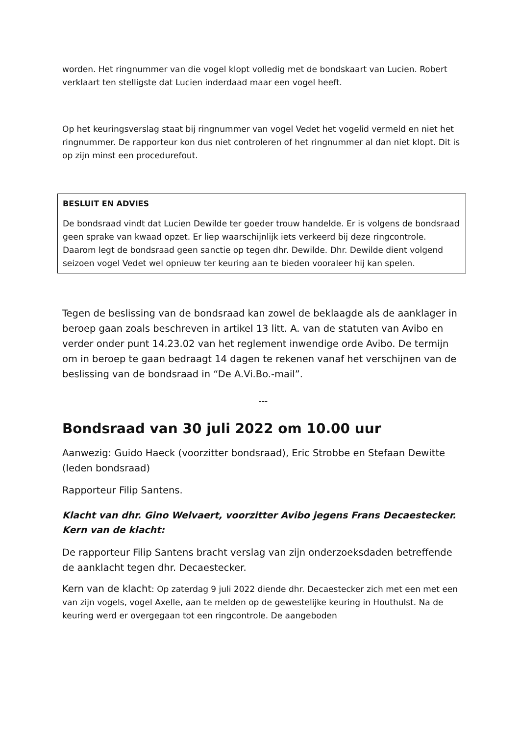worden. Het ringnummer van die vogel klopt volledig met de bondskaart van Lucien. Robert verklaart ten stelligste dat Lucien inderdaad maar een vogel heeft.
Op het keuringsverslag staat bij ringnummer van vogel Vedet het vogelid vermeld en niet het ringnummer. De rapporteur kon dus niet controleren of het ringnummer al dan niet klopt. Dit is op zijn minst een procedurefout.
BESLUIT EN ADVIES
De bondsraad vindt dat Lucien Dewilde ter goeder trouw handelde. Er is volgens de bondsraad geen sprake van kwaad opzet. Er liep waarschijnlijk iets verkeerd bij deze ringcontrole. Daarom legt de bondsraad geen sanctie op tegen dhr. Dewilde. Dhr. Dewilde dient volgend seizoen vogel Vedet wel opnieuw ter keuring aan te bieden vooraleer hij kan spelen.
Tegen de beslissing van de bondsraad kan zowel de beklaagde als de aanklager in beroep gaan zoals beschreven in artikel 13 litt. A. van de statuten van Avibo en verder onder punt 14.23.02 van het reglement inwendige orde Avibo. De termijn om in beroep te gaan bedraagt 14 dagen te rekenen vanaf het verschijnen van de beslissing van de bondsraad in “De A.Vi.Bo.-mail”.
---
Bondsraad van 30 juli 2022 om 10.00 uur
Aanwezig: Guido Haeck (voorzitter bondsraad), Eric Strobbe en Stefaan Dewitte (leden bondsraad)
Rapporteur Filip Santens.
Klacht van dhr. Gino Welvaert, voorzitter Avibo jegens Frans Decaestecker. Kern van de klacht:
De rapporteur Filip Santens bracht verslag van zijn onderzoeksdaden betreffende de aanklacht tegen dhr. Decaestecker.
Kern van de klacht: Op zaterdag 9 juli 2022 diende dhr. Decaestecker zich met een met een van zijn vogels, vogel Axelle, aan te melden op de gewestelijke keuring in Houthulst. Na de keuring werd er overgegaan tot een ringcontrole. De aangeboden